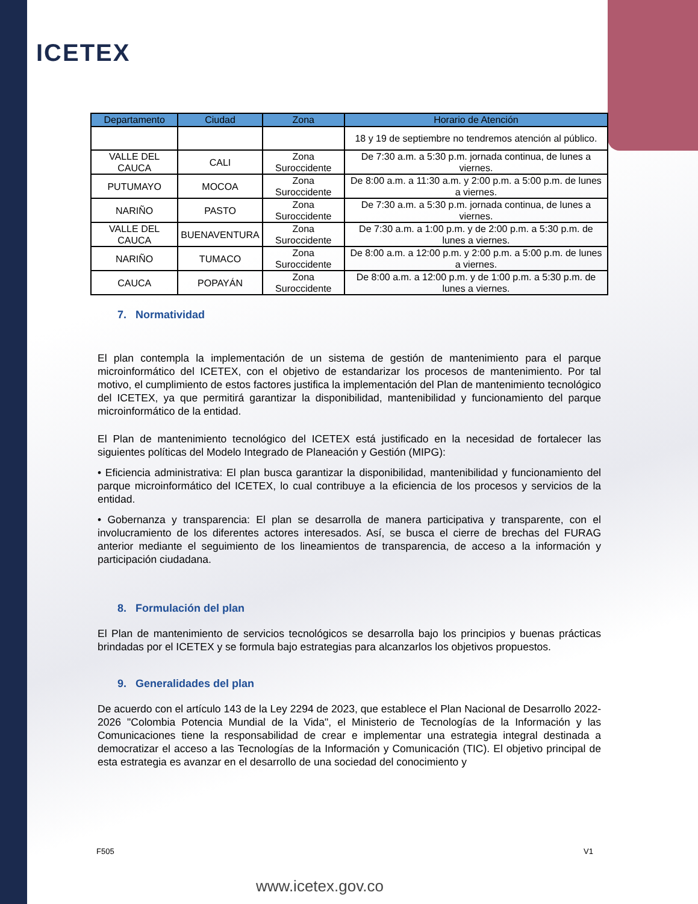ICETEX
| Departamento | Ciudad | Zona | Horario de Atención |
| --- | --- | --- | --- |
| | | | 18 y 19 de septiembre no tendremos atención al público. |
| VALLE DEL CAUCA | CALI | Zona Suroccidente | De 7:30 a.m. a 5:30 p.m. jornada continua, de lunes a viernes. |
| PUTUMAYO | MOCOA | Zona Suroccidente | De 8:00 a.m. a 11:30 a.m. y 2:00 p.m. a 5:00 p.m. de lunes a viernes. |
| NARIÑO | PASTO | Zona Suroccidente | De 7:30 a.m. a 5:30 p.m. jornada continua, de lunes a viernes. |
| VALLE DEL CAUCA | BUENAVENTURA | Zona Suroccidente | De 7:30 a.m. a 1:00 p.m. y de 2:00 p.m. a 5:30 p.m. de lunes a viernes. |
| NARIÑO | TUMACO | Zona Suroccidente | De 8:00 a.m. a 12:00 p.m. y 2:00 p.m. a 5:00 p.m. de lunes a viernes. |
| CAUCA | POPAYÁN | Zona Suroccidente | De 8:00 a.m. a 12:00 p.m. y de 1:00 p.m. a 5:30 p.m. de lunes a viernes. |
7. Normatividad
El plan contempla la implementación de un sistema de gestión de mantenimiento para el parque microinformático del ICETEX, con el objetivo de estandarizar los procesos de mantenimiento. Por tal motivo, el cumplimiento de estos factores justifica la implementación del Plan de mantenimiento tecnológico del ICETEX, ya que permitirá garantizar la disponibilidad, mantenibilidad y funcionamiento del parque microinformático de la entidad.
El Plan de mantenimiento tecnológico del ICETEX está justificado en la necesidad de fortalecer las siguientes políticas del Modelo Integrado de Planeación y Gestión (MIPG):
• Eficiencia administrativa: El plan busca garantizar la disponibilidad, mantenibilidad y funcionamiento del parque microinformático del ICETEX, lo cual contribuye a la eficiencia de los procesos y servicios de la entidad.
• Gobernanza y transparencia: El plan se desarrolla de manera participativa y transparente, con el involucramiento de los diferentes actores interesados. Así, se busca el cierre de brechas del FURAG anterior mediante el seguimiento de los lineamientos de transparencia, de acceso a la información y participación ciudadana.
8. Formulación del plan
El Plan de mantenimiento de servicios tecnológicos se desarrolla bajo los principios y buenas prácticas brindadas por el ICETEX y se formula bajo estrategias para alcanzarlos los objetivos propuestos.
9. Generalidades del plan
De acuerdo con el artículo 143 de la Ley 2294 de 2023, que establece el Plan Nacional de Desarrollo 2022-2026 "Colombia Potencia Mundial de la Vida", el Ministerio de Tecnologías de la Información y las Comunicaciones tiene la responsabilidad de crear e implementar una estrategia integral destinada a democratizar el acceso a las Tecnologías de la Información y Comunicación (TIC). El objetivo principal de esta estrategia es avanzar en el desarrollo de una sociedad del conocimiento y
F505 V1
www.icetex.gov.co